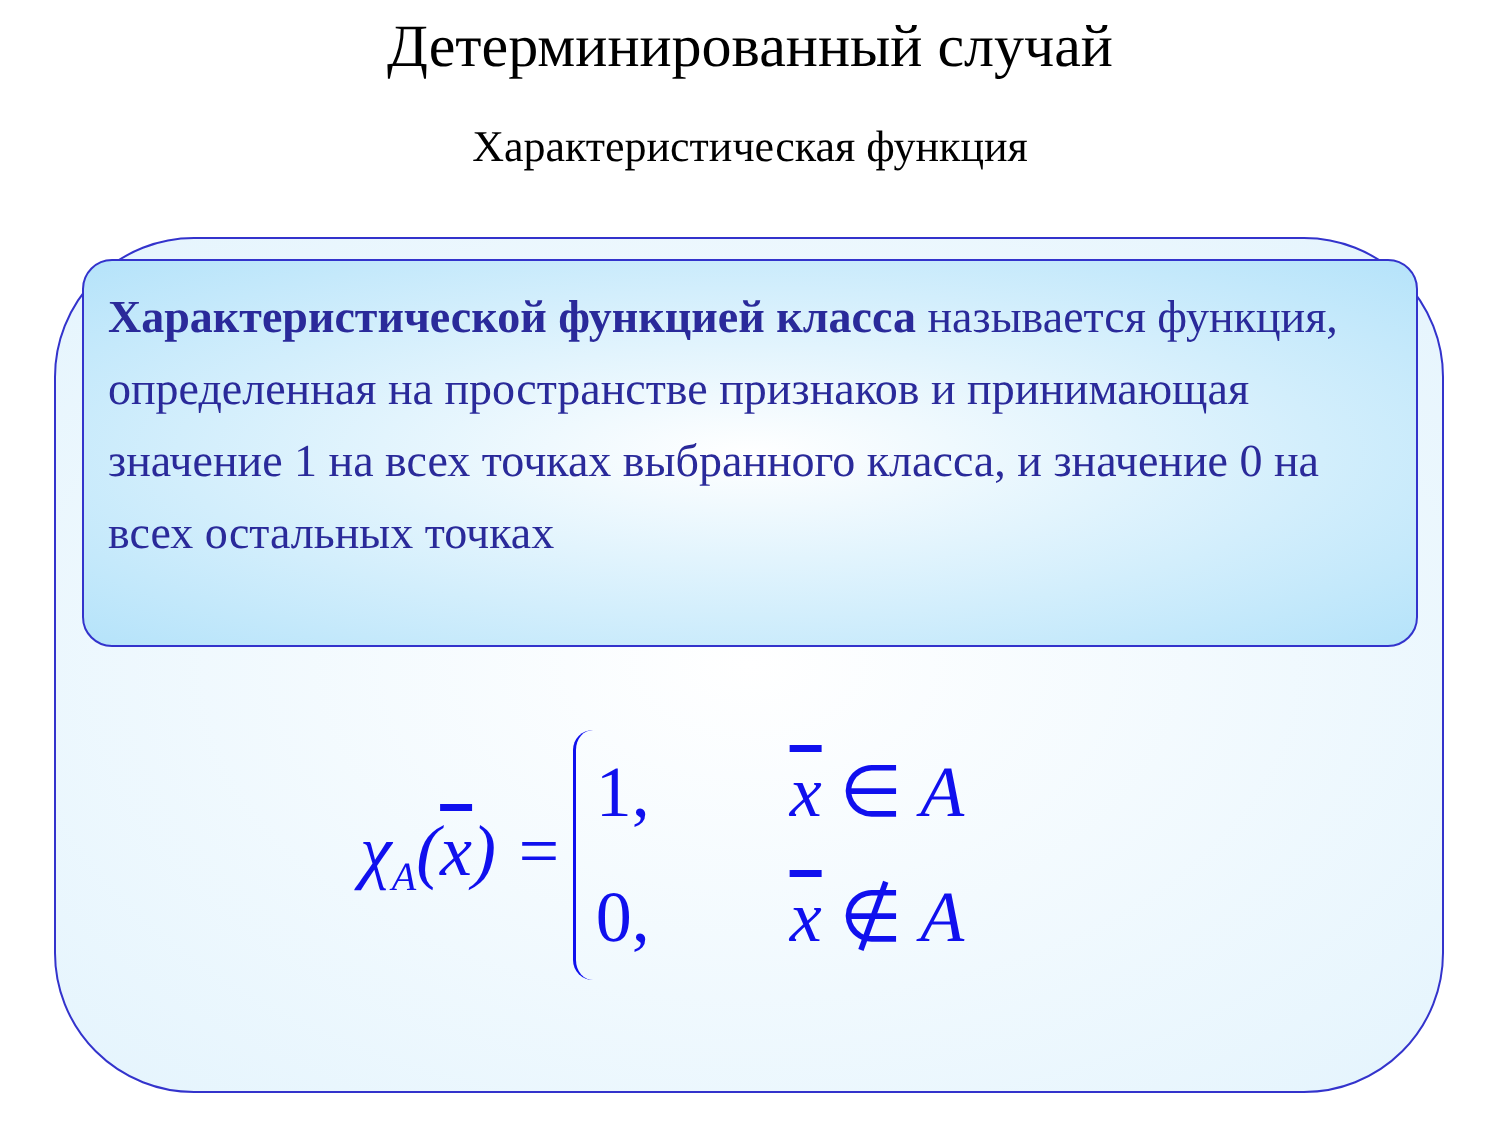Детерминированный случай
Характеристическая функция
Характеристической функцией класса называется функция, определенная на пространстве признаков и принимающая значение 1 на всех точках выбранного класса, и значение 0 на всех остальных точках
χ<sub>A</sub>(x) =
1, x ∈ A
0, x ∉ A